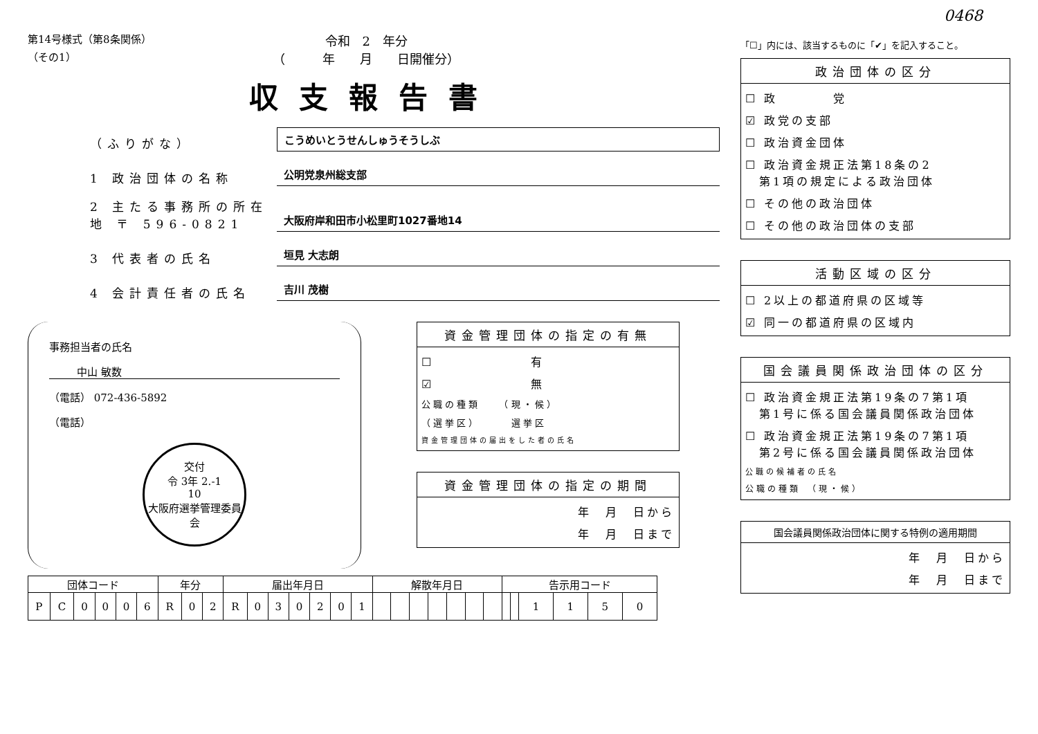0468
第14号様式（第8条関係）
（その1）
令和　2　年分
（　　　年　　月　　日開催分）
収支報告書
（ふりがな）
こうめいとうせんしゅうそうしぶ
1 政治団体の名称
公明党泉州総支部
2 主たる事務所の所在地 〒 596-0821
大阪府岸和田市小松里町1027番地14
3 代表者の氏名
垣見 大志朗
4 会計責任者の氏名
吉川 茂樹
事務担当者の氏名
中山 敏数
（電話） 072-436-5892
（電話）
交付
令 3年 2.-1
10
大阪府選挙管理委員会
資金管理団体の指定の有無
☐　　　　　　　有
☑　　　　　　　無
公職の種類　　（現・候）
（選挙区）　　　選挙区
資金管理団体の届出をした者の氏名
資金管理団体の指定の期間
年　月　日から
年　月　日まで
| 団体コード | | | | | | 年分 | | | 届出年月日 | | | | | | | 解散年月日 | | | | | | | 告示用コード | | | | | |
| --- | --- | --- | --- | --- | --- | --- | --- | --- | --- | --- | --- | --- | --- | --- | --- | --- | --- | --- | --- | --- | --- | --- | --- | --- | --- | --- | --- | --- |
| P | C | 0 | 0 | 0 | 6 | R | 0 | 2 | R | 0 | 3 | 0 | 2 | 0 | 1 | | | | | | | | | | 1 | 1 | 5 | 0 |
「☐」内には、該当するものに「✔」を記入すること。
政治団体の区分
☐ 政　　　　党
☑ 政党の支部
☐ 政治資金団体
☐ 政治資金規正法第18条の2
　第1項の規定による政治団体
☐ その他の政治団体
☐ その他の政治団体の支部
活動区域の区分
☐ 2以上の都道府県の区域等
☑ 同一の都道府県の区域内
国会議員関係政治団体の区分
☐ 政治資金規正法第19条の7第1項
　第1号に係る国会議員関係政治団体
☐ 政治資金規正法第19条の7第1項
　第2号に係る国会議員関係政治団体
公職の候補者の氏名
公職の種類　（現・候）
国会議員関係政治団体に関する特例の適用期間
年　月　日から
年　月　日まで